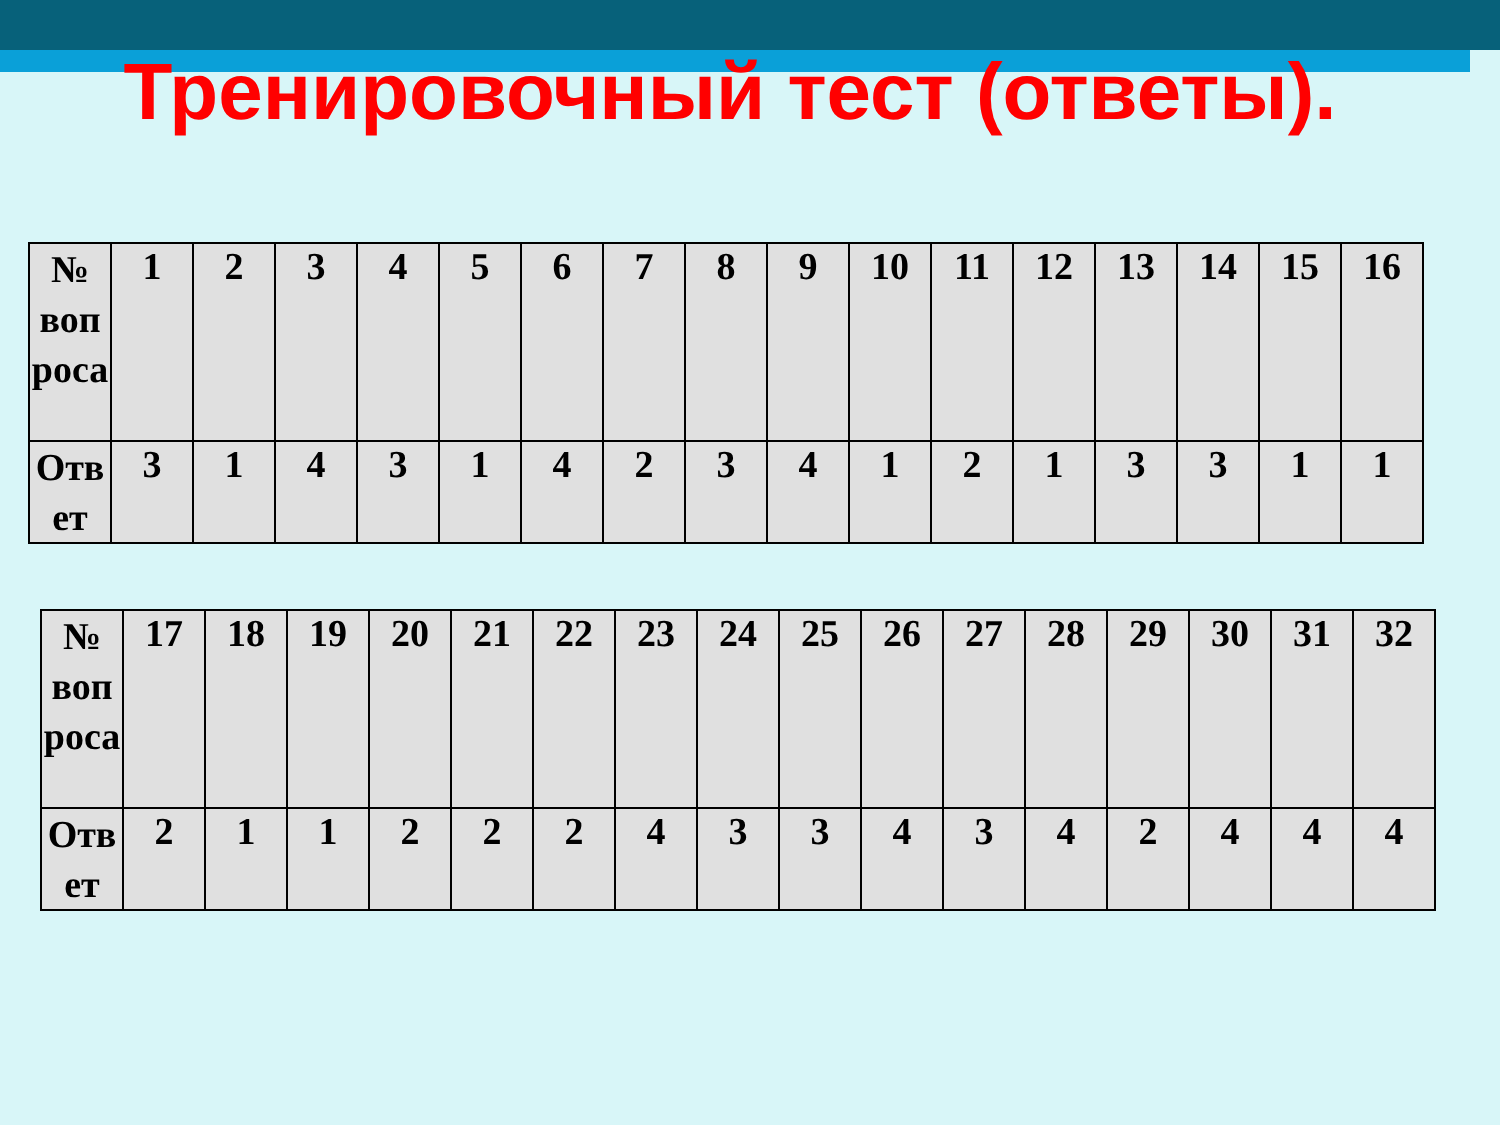Тренировочный тест (ответы).
| № воп роса | 1 | 2 | 3 | 4 | 5 | 6 | 7 | 8 | 9 | 10 | 11 | 12 | 13 | 14 | 15 | 16 |
| Отв ет | 3 | 1 | 4 | 3 | 1 | 4 | 2 | 3 | 4 | 1 | 2 | 1 | 3 | 3 | 1 | 1 |
| № воп роса | 17 | 18 | 19 | 20 | 21 | 22 | 23 | 24 | 25 | 26 | 27 | 28 | 29 | 30 | 31 | 32 |
| Отв ет | 2 | 1 | 1 | 2 | 2 | 2 | 4 | 3 | 3 | 4 | 3 | 4 | 2 | 4 | 4 | 4 |